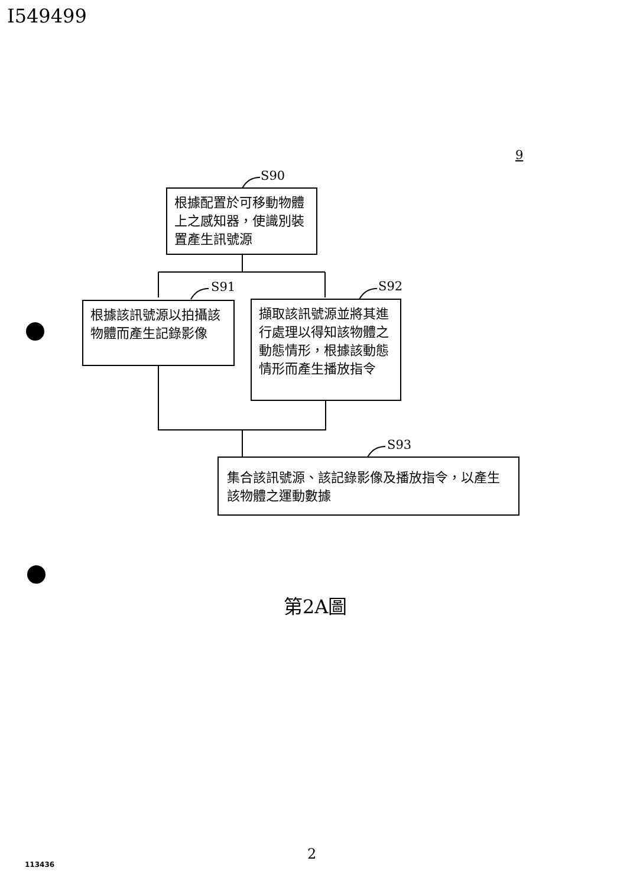I549499
S90
S91 S92
S93
9
根據配置於可移動物體上之感知器，使識別裝置產生訊號源
根據該訊號源以拍攝該物體而產生記錄影像
擷取該訊號源並將其進行處理以得知該物體之動態情形，根據該動態情形而產生播放指令
集合該訊號源、該記錄影像及播放指令，以產生該物體之運動數據
第2A圖
2
113436